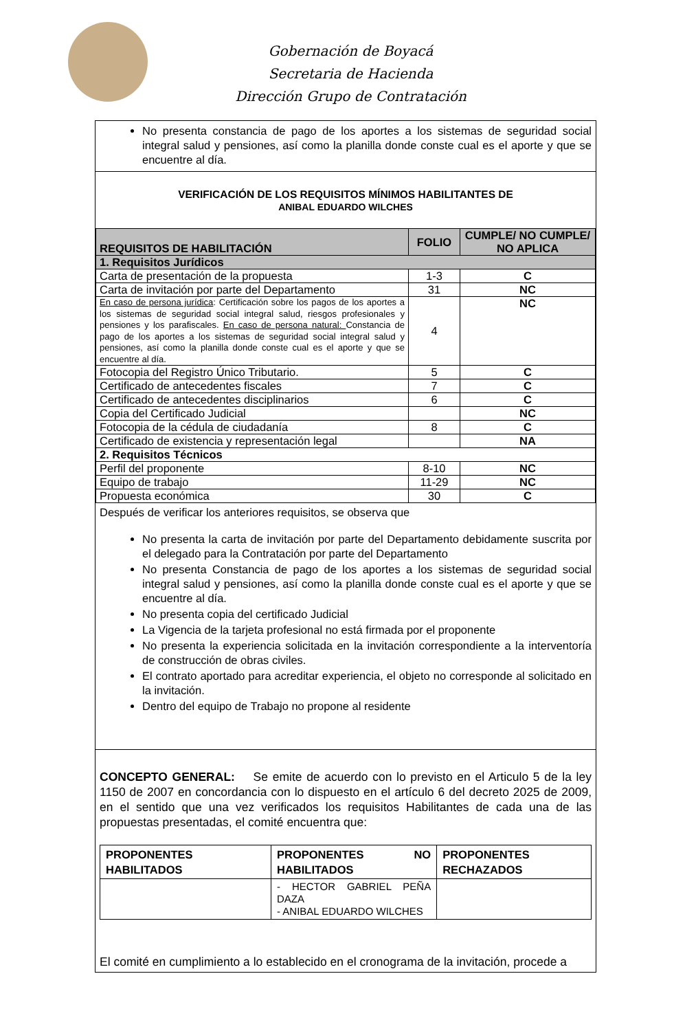Gobernación de Boyacá
Secretaria de Hacienda
Dirección Grupo de Contratación
No presenta constancia de pago de los aportes a los sistemas de seguridad social integral salud y pensiones, así como la planilla donde conste cual es el aporte y que se encuentre al día.
VERIFICACIÓN DE LOS REQUISITOS MÍNIMOS HABILITANTES DE
ANIBAL EDUARDO WILCHES
| REQUISITOS DE HABILITACIÓN | FOLIO | CUMPLE/ NO CUMPLE/ NO APLICA |
| --- | --- | --- |
| 1. Requisitos Jurídicos | | |
| Carta de presentación de la propuesta | 1-3 | C |
| Carta de invitación por parte del Departamento | 31 | NC |
| En caso de persona jurídica : Certificación sobre los pagos de los aportes a los sistemas de seguridad social integral salud, riesgos profesionales y pensiones y los parafiscales. En caso de persona natural: Constancia de pago de los aportes a los sistemas de seguridad social integral salud y pensiones, así como la planilla donde conste cual es el aporte y que se encuentre al día. | 4 | NC |
| Fotocopia del Registro Único Tributario. | 5 | C |
| Certificado de antecedentes fiscales | 7 | C |
| Certificado de antecedentes disciplinarios | 6 | C |
| Copia del Certificado Judicial | | NC |
| Fotocopia de la cédula de ciudadanía | 8 | C |
| Certificado de existencia y representación legal | | NA |
| 2. Requisitos Técnicos | | |
| Perfil del proponente | 8-10 | NC |
| Equipo de trabajo | 11-29 | NC |
| Propuesta económica | 30 | C |
Después de verificar los anteriores requisitos, se observa que
No presenta la carta de invitación por parte del Departamento debidamente suscrita por el delegado para la Contratación por parte del Departamento
No presenta Constancia de pago de los aportes a los sistemas de seguridad social integral salud y pensiones, así como la planilla donde conste cual es el aporte y que se encuentre al día.
No presenta copia del certificado Judicial
La Vigencia de la tarjeta profesional no está firmada por el proponente
No presenta la experiencia solicitada en la invitación correspondiente a la interventoría de construcción de obras civiles.
El contrato aportado para acreditar experiencia, el objeto no corresponde al solicitado en la invitación.
Dentro del equipo de Trabajo no propone al residente
CONCEPTO GENERAL: Se emite de acuerdo con lo previsto en el Articulo 5 de la ley 1150 de 2007 en concordancia con lo dispuesto en el artículo 6 del decreto 2025 de 2009, en el sentido que una vez verificados los requisitos Habilitantes de cada una de las propuestas presentadas, el comité encuentra que:
| PROPONENTES HABILITADOS | PROPONENTES NO HABILITADOS | PROPONENTES RECHAZADOS |
| --- | --- | --- |
| | - HECTOR GABRIEL PEÑA DAZA - ANIBAL EDUARDO WILCHES | |
El comité en cumplimiento a lo establecido en el cronograma de la invitación, procede a